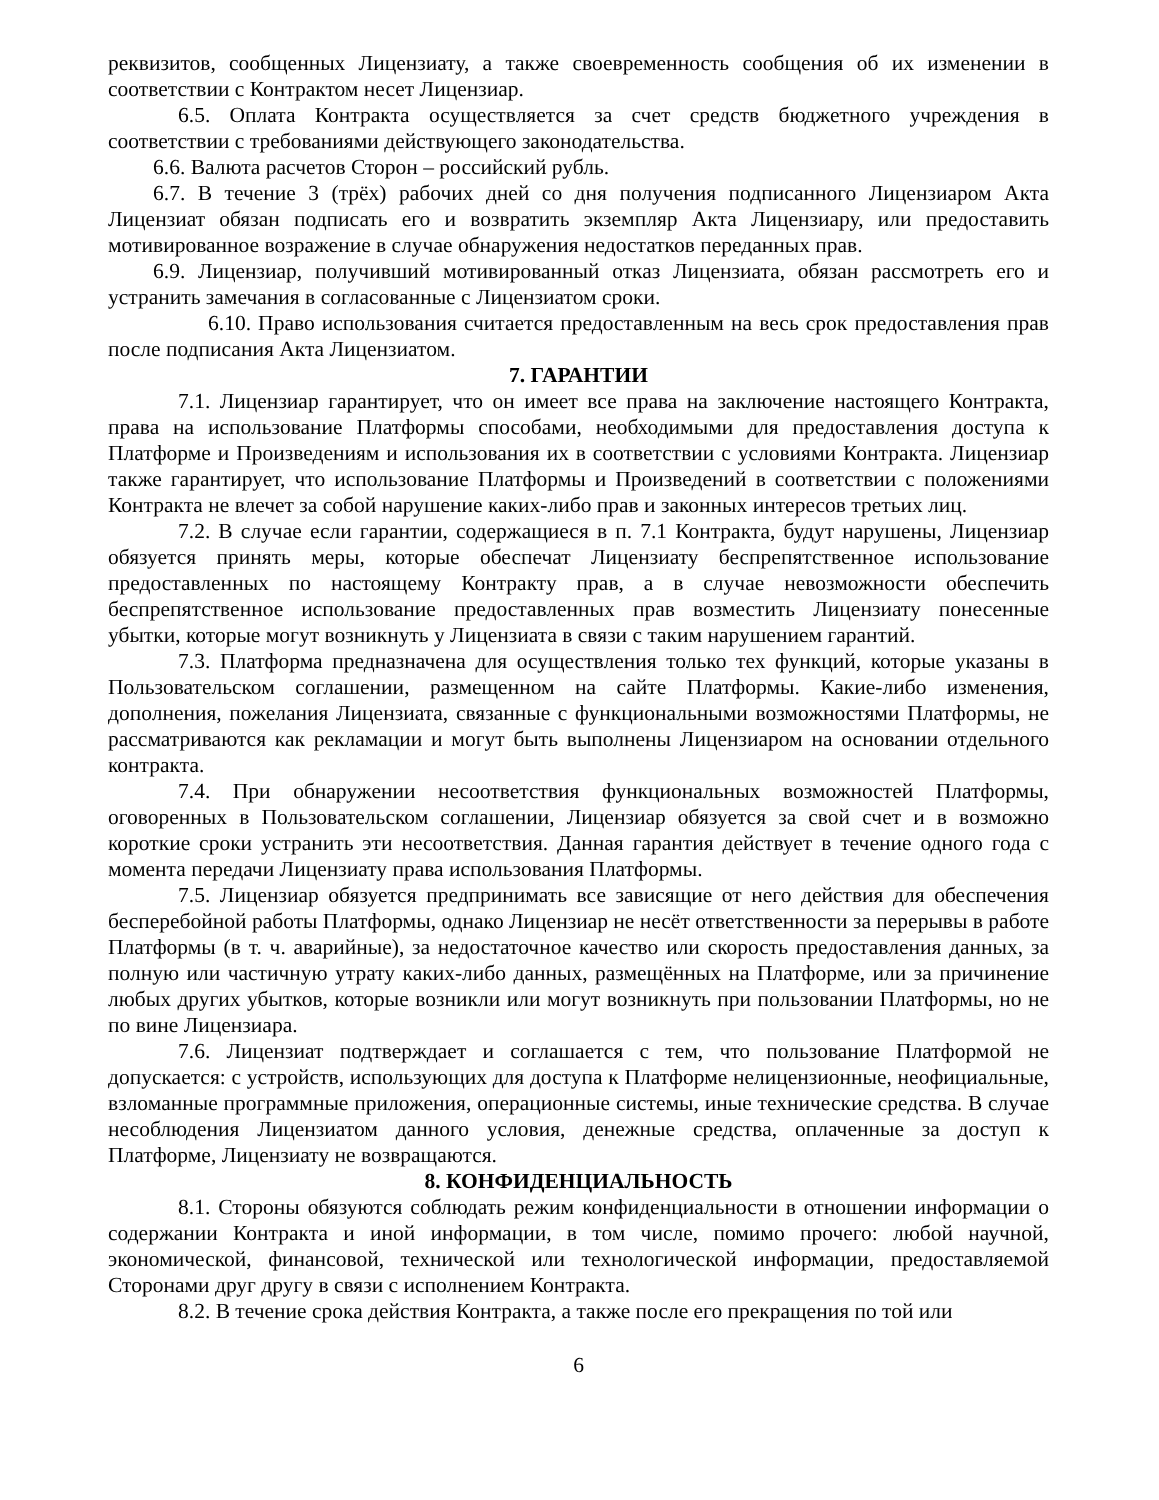реквизитов, сообщенных Лицензиату, а также своевременность сообщения об их изменении в соответствии с Контрактом несет Лицензиар.
6.5. Оплата Контракта осуществляется за счет средств бюджетного учреждения в соответствии с требованиями действующего законодательства.
6.6. Валюта расчетов Сторон – российский рубль.
6.7. В течение 3 (трёх) рабочих дней со дня получения подписанного Лицензиаром Акта Лицензиат обязан подписать его и возвратить экземпляр Акта Лицензиару, или предоставить мотивированное возражение в случае обнаружения недостатков переданных прав.
6.9. Лицензиар, получивший мотивированный отказ Лицензиата, обязан рассмотреть его и устранить замечания в согласованные с Лицензиатом сроки.
6.10. Право использования считается предоставленным на весь срок предоставления прав после подписания Акта Лицензиатом.
7. ГАРАНТИИ
7.1. Лицензиар гарантирует, что он имеет все права на заключение настоящего Контракта, права на использование Платформы способами, необходимыми для предоставления доступа к Платформе и Произведениям и использования их в соответствии с условиями Контракта. Лицензиар также гарантирует, что использование Платформы и Произведений в соответствии с положениями Контракта не влечет за собой нарушение каких-либо прав и законных интересов третьих лиц.
7.2. В случае если гарантии, содержащиеся в п. 7.1 Контракта, будут нарушены, Лицензиар обязуется принять меры, которые обеспечат Лицензиату беспрепятственное использование предоставленных по настоящему Контракту прав, а в случае невозможности обеспечить беспрепятственное использование предоставленных прав возместить Лицензиату понесенные убытки, которые могут возникнуть у Лицензиата в связи с таким нарушением гарантий.
7.3. Платформа предназначена для осуществления только тех функций, которые указаны в Пользовательском соглашении, размещенном на сайте Платформы. Какие-либо изменения, дополнения, пожелания Лицензиата, связанные с функциональными возможностями Платформы, не рассматриваются как рекламации и могут быть выполнены Лицензиаром на основании отдельного контракта.
7.4. При обнаружении несоответствия функциональных возможностей Платформы, оговоренных в Пользовательском соглашении, Лицензиар обязуется за свой счет и в возможно короткие сроки устранить эти несоответствия. Данная гарантия действует в течение одного года с момента передачи Лицензиату права использования Платформы.
7.5. Лицензиар обязуется предпринимать все зависящие от него действия для обеспечения бесперебойной работы Платформы, однако Лицензиар не несёт ответственности за перерывы в работе Платформы (в т. ч. аварийные), за недостаточное качество или скорость предоставления данных, за полную или частичную утрату каких-либо данных, размещённых на Платформе, или за причинение любых других убытков, которые возникли или могут возникнуть при пользовании Платформы, но не по вине Лицензиара.
7.6. Лицензиат подтверждает и соглашается с тем, что пользование Платформой не допускается: с устройств, использующих для доступа к Платформе нелицензионные, неофициальные, взломанные программные приложения, операционные системы, иные технические средства. В случае несоблюдения Лицензиатом данного условия, денежные средства, оплаченные за доступ к Платформе, Лицензиату не возвращаются.
8. КОНФИДЕНЦИАЛЬНОСТЬ
8.1. Стороны обязуются соблюдать режим конфиденциальности в отношении информации о содержании Контракта и иной информации, в том числе, помимо прочего: любой научной, экономической, финансовой, технической или технологической информации, предоставляемой Сторонами друг другу в связи с исполнением Контракта.
8.2. В течение срока действия Контракта, а также после его прекращения по той или
6